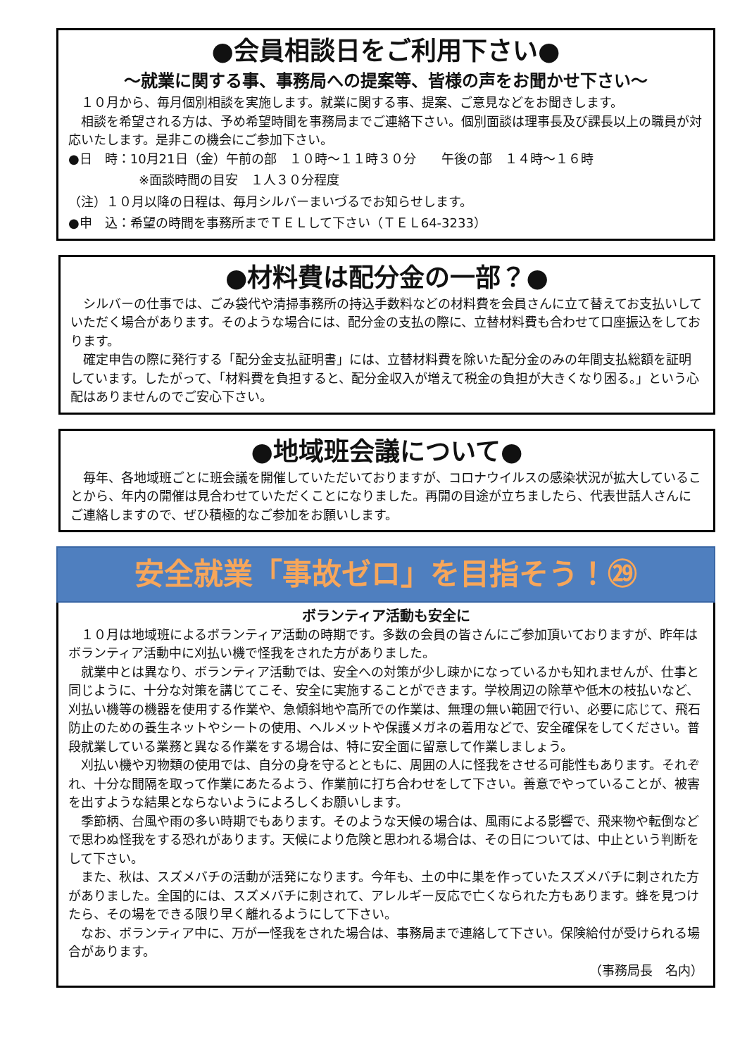●会員相談日をご利用下さい●
～就業に関する事、事務局への提案等、皆様の声をお聞かせ下さい～
１０月から、毎月個別相談を実施します。就業に関する事、提案、ご意見などをお聞きします。
相談を希望される方は、予め希望時間を事務局までご連絡下さい。個別面談は理事長及び課長以上の職員が対応いたします。是非この機会にご参加下さい。
●日　時：10月21日（金）午前の部　１０時～１１時３０分　　午後の部　１４時～１６時
※面談時間の目安　１人３０分程度
（注）１０月以降の日程は、毎月シルバーまいづるでお知らせします。
●申　込：希望の時間を事務所までＴＥＬして下さい（ＴＥＬ64-3233）
●材料費は配分金の一部？●
シルバーの仕事では、ごみ袋代や清掃事務所の持込手数料などの材料費を会員さんに立て替えてお支払いしていただく場合があります。そのような場合には、配分金の支払の際に、立替材料費も合わせて口座振込をしております。
確定申告の際に発行する「配分金支払証明書」には、立替材料費を除いた配分金のみの年間支払総額を証明しています。したがって、「材料費を負担すると、配分金収入が増えて税金の負担が大きくなり困る。」という心配はありませんのでご安心下さい。
●地域班会議について●
毎年、各地域班ごとに班会議を開催していただいておりますが、コロナウイルスの感染状況が拡大していることから、年内の開催は見合わせていただくことになりました。再開の目途が立ちましたら、代表世話人さんにご連絡しますので、ぜひ積極的なご参加をお願いします。
安全就業「事故ゼロ」を目指そう！㉙
ボランティア活動も安全に
１０月は地域班によるボランティア活動の時期です。多数の会員の皆さんにご参加頂いておりますが、昨年はボランティア活動中に刈払い機で怪我をされた方がありました。
就業中とは異なり、ボランティア活動では、安全への対策が少し疎かになっているかも知れませんが、仕事と同じように、十分な対策を講じてこそ、安全に実施することができます。学校周辺の除草や低木の枝払いなど、刈払い機等の機器を使用する作業や、急傾斜地や高所での作業は、無理の無い範囲で行い、必要に応じて、飛石防止のための養生ネットやシートの使用、ヘルメットや保護メガネの着用などで、安全確保をしてください。普段就業している業務と異なる作業をする場合は、特に安全面に留意して作業しましょう。
刈払い機や刃物類の使用では、自分の身を守るとともに、周囲の人に怪我をさせる可能性もあります。それぞれ、十分な間隔を取って作業にあたるよう、作業前に打ち合わせをして下さい。善意でやっていることが、被害を出すような結果とならないようによろしくお願いします。
季節柄、台風や雨の多い時期でもあります。そのような天候の場合は、風雨による影響で、飛来物や転倒などで思わぬ怪我をする恐れがあります。天候により危険と思われる場合は、その日については、中止という判断をして下さい。
また、秋は、スズメバチの活動が活発になります。今年も、土の中に巣を作っていたスズメバチに刺された方がありました。全国的には、スズメバチに刺されて、アレルギー反応で亡くなられた方もあります。蜂を見つけたら、その場をできる限り早く離れるようにして下さい。
なお、ボランティア中に、万が一怪我をされた場合は、事務局まで連絡して下さい。保険給付が受けられる場合があります。
（事務局長　名内）